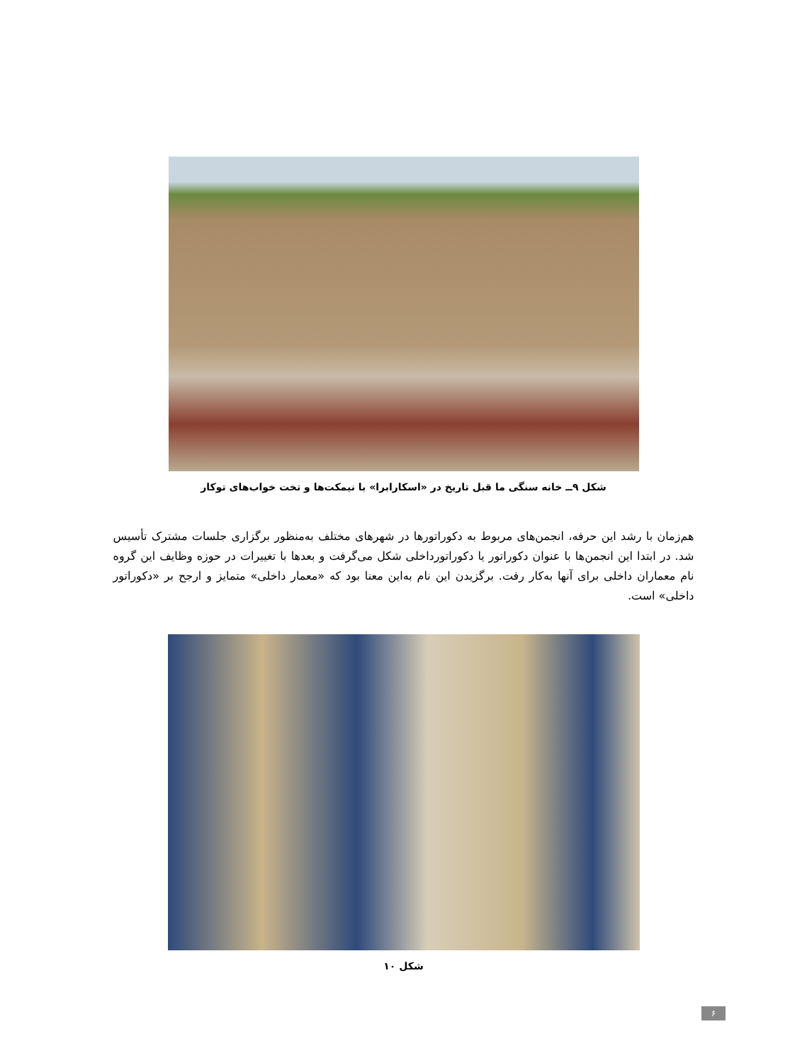شکل ۹ــ خانه سنگی ما قبل تاریخ در «اسکارابرا» با نیمکت‌ها و تخت خواب‌های توکار
هم‌زمان با رشد این حرفه، انجمن‌های مربوط به دکوراتورها در شهرهای مختلف به‌منظور برگزاری جلسات مشترک تأسیس شد. در ابتدا این انجمن‌ها با عنوان دکوراتور یا دکوراتورداخلی شکل می‌گرفت و بعدها با تغییرات در حوزه وظایف این گروه نام معماران داخلی برای آنها به‌کار رفت. برگزیدن این نام به‌این معنا بود که «معمار داخلی» متمایز و ارجح بر «دکوراتور داخلی» است.
شکل ۱۰
۶